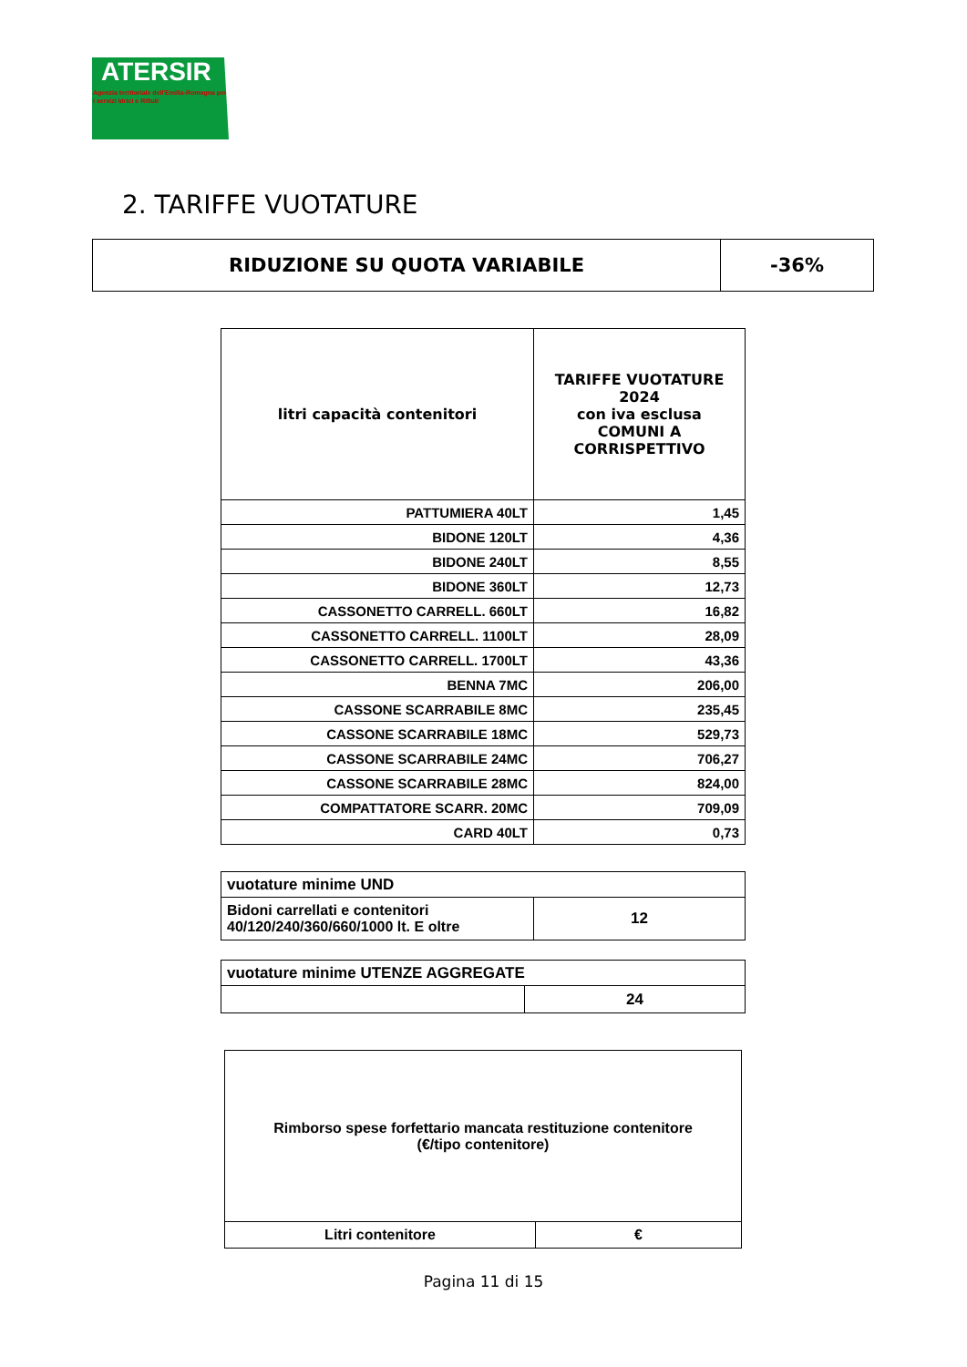ATERSIR
Agenzia territoriale dell'Emilia-Romagna per i servizi Idrici e Rifiuti
2. TARIFFE VUOTATURE
| RIDUZIONE SU QUOTA VARIABILE | -36% |
| litri capacità contenitori | TARIFFE VUOTATURE 2024 con iva esclusa COMUNI A CORRISPETTIVO |
| --- | --- |
| PATTUMIERA 40LT | 1,45 |
| BIDONE 120LT | 4,36 |
| BIDONE 240LT | 8,55 |
| BIDONE 360LT | 12,73 |
| CASSONETTO CARRELL. 660LT | 16,82 |
| CASSONETTO CARRELL. 1100LT | 28,09 |
| CASSONETTO CARRELL. 1700LT | 43,36 |
| BENNA 7MC | 206,00 |
| CASSONE SCARRABILE 8MC | 235,45 |
| CASSONE SCARRABILE 18MC | 529,73 |
| CASSONE SCARRABILE 24MC | 706,27 |
| CASSONE SCARRABILE 28MC | 824,00 |
| COMPATTATORE SCARR. 20MC | 709,09 |
| CARD 40LT | 0,73 |
| vuotature minime UND | |
| Bidoni carrellati e contenitori 40/120/240/360/660/1000 lt. E oltre | 12 |
| vuotature minime UTENZE AGGREGATE | |
| | 24 |
| Rimborso spese forfettario mancata restituzione contenitore (€/tipo contenitore) | |
| Litri contenitore | € |
Pagina 11 di 15